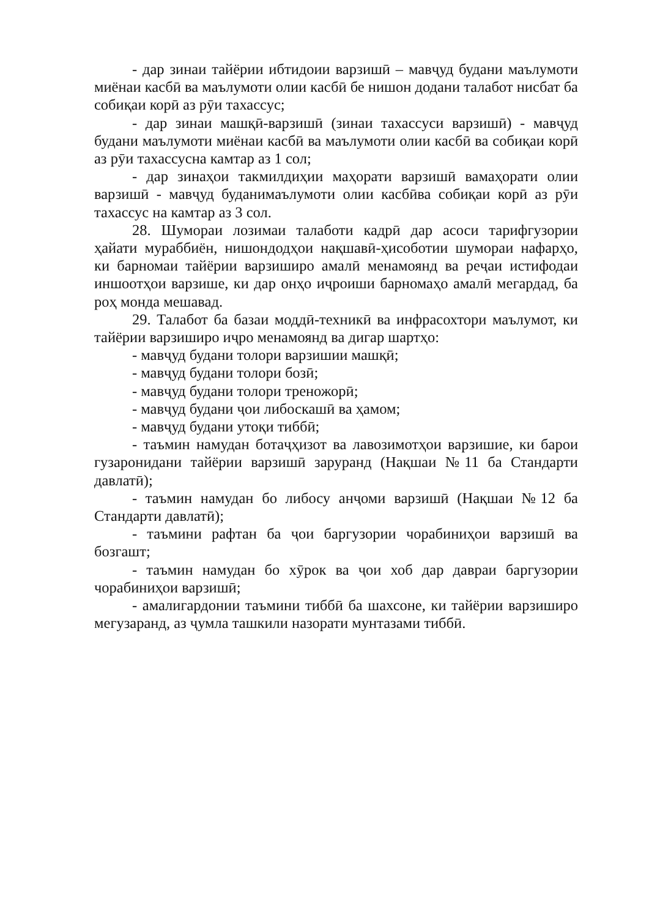- дар зинаи тайёрии ибтидоии варзишӣ – мавҷуд будани маълумоти миёнаи касбӣ ва маълумоти олии касбӣ бе нишон додани талабот нисбат ба собиқаи корӣ аз рӯи тахассус;
- дар зинаи машқӣ-варзишӣ (зинаи тахассуси варзишӣ) - мавҷуд будани маълумоти миёнаи касбӣ ва маълумоти олии касбӣ ва собиқаи корӣ аз рӯи тахассусна камтар аз 1 сол;
- дар зинаҳои такмилдиҳии маҳорати варзишӣ вамаҳорати олии варзишӣ - мавҷуд буданимаълумоти олии касбӣва собиқаи корӣ аз рӯи тахассус на камтар аз 3 сол.
28. Шумораи лозимаи талаботи кадрӣ дар асоси тарифгузории ҳайати мураббиён, нишондодҳои нақшавӣ-ҳисоботии шумораи нафарҳо, ки барномаи тайёрии варзиширо амалӣ менамоянд ва реҷаи истифодаи иншоотҳои варзише, ки дар онҳо иҷроиши барномаҳо амалӣ мегардад, ба роҳ монда мешавад.
29. Талабот ба базаи моддӣ-техникӣ ва инфрасохтори маълумот, ки тайёрии варзиширо иҷро менамоянд ва дигар шартҳо:
- мавҷуд будани толори варзишии машқӣ;
- мавҷуд будани толори бозӣ;
- мавҷуд будани толори треножорӣ;
- мавҷуд будани ҷои либоскашӣ ва ҳамом;
- мавҷуд будани утоқи тиббӣ;
- таъмин намудан ботаҷҳизот ва лавозимотҳои варзишие, ки барои гузаронидани тайёрии варзишӣ заруранд (Нақшаи №11 ба Стандарти давлатӣ);
- таъмин намудан бо либосу анҷоми варзишӣ (Нақшаи №12 ба Стандарти давлатӣ);
- таъмини рафтан ба ҷои баргузории чорабиниҳои варзишӣ ва бозгашт;
- таъмин намудан бо хӯрок ва ҷои хоб дар давраи баргузории чорабиниҳои варзишӣ;
- амалигардонии таъмини тиббӣ ба шахсоне, ки тайёрии варзиширо мегузаранд, аз ҷумла ташкили назорати мунтазами тиббӣ.